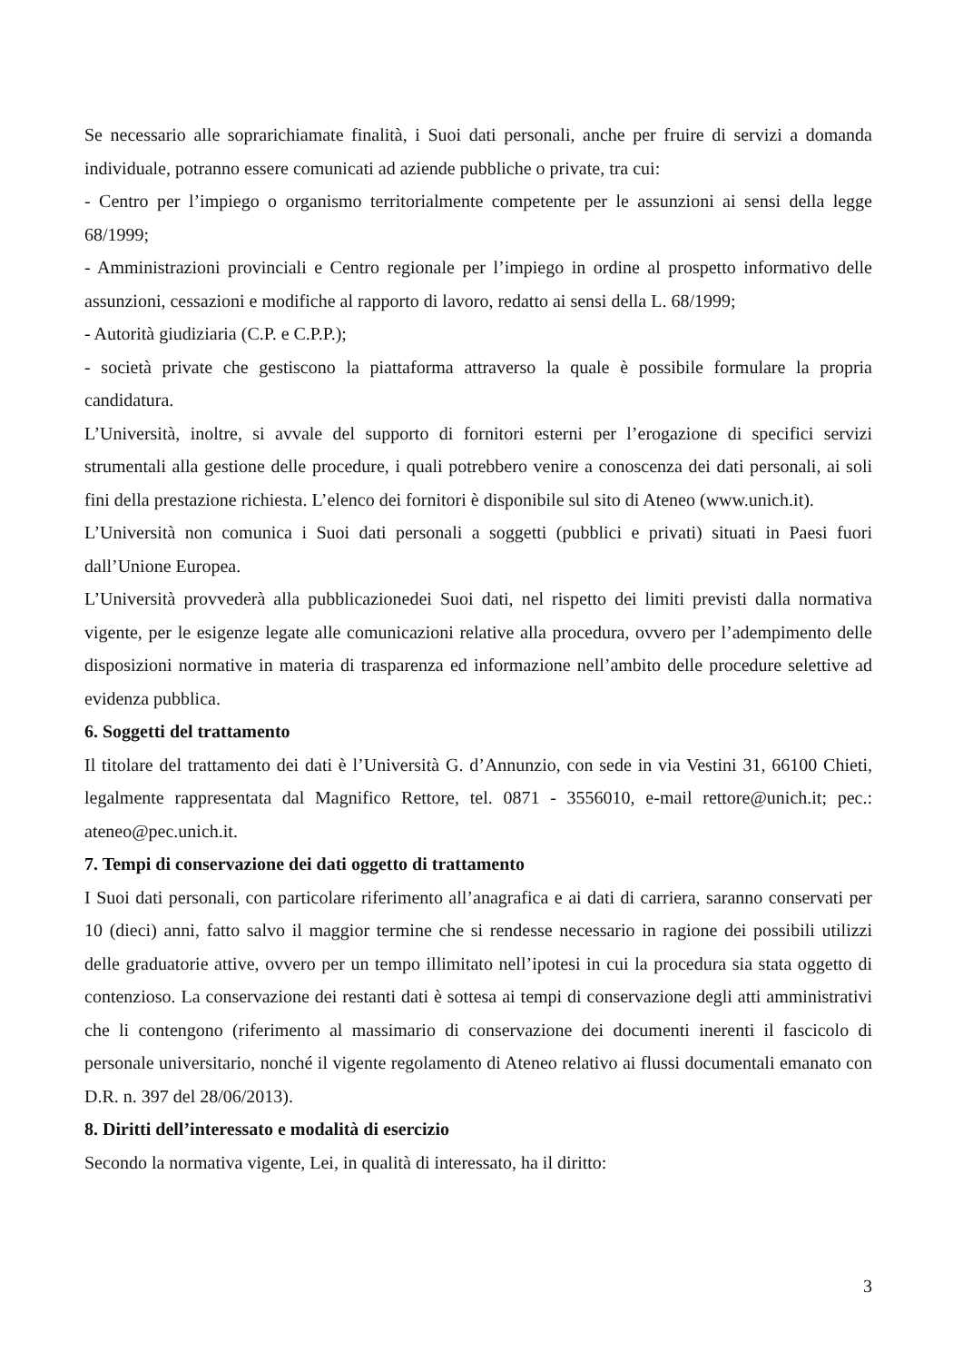Se necessario alle soprarichiamate finalità, i Suoi dati personali, anche per fruire di servizi a domanda individuale, potranno essere comunicati ad aziende pubbliche o private, tra cui:
- Centro per l’impiego o organismo territorialmente competente per le assunzioni ai sensi della legge 68/1999;
- Amministrazioni provinciali e Centro regionale per l’impiego in ordine al prospetto informativo delle assunzioni, cessazioni e modifiche al rapporto di lavoro, redatto ai sensi della L. 68/1999;
- Autorità giudiziaria (C.P. e C.P.P.);
- società private che gestiscono la piattaforma attraverso la quale è possibile formulare la propria candidatura.
L’Università, inoltre, si avvale del supporto di fornitori esterni per l’erogazione di specifici servizi strumentali alla gestione delle procedure, i quali potrebbero venire a conoscenza dei dati personali, ai soli fini della prestazione richiesta. L’elenco dei fornitori è disponibile sul sito di Ateneo (www.unich.it).
L’Università non comunica i Suoi dati personali a soggetti (pubblici e privati) situati in Paesi fuori dall’Unione Europea.
L’Università provvederà alla pubblicazionedei Suoi dati, nel rispetto dei limiti previsti dalla normativa vigente, per le esigenze legate alle comunicazioni relative alla procedura, ovvero per l’adempimento delle disposizioni normative in materia di trasparenza ed informazione nell’ambito delle procedure selettive ad evidenza pubblica.
6. Soggetti del trattamento
Il titolare del trattamento dei dati è l’Università G. d’Annunzio, con sede in via Vestini 31, 66100 Chieti, legalmente rappresentata dal Magnifico Rettore, tel. 0871 - 3556010, e-mail rettore@unich.it; pec.: ateneo@pec.unich.it.
7. Tempi di conservazione dei dati oggetto di trattamento
I Suoi dati personali, con particolare riferimento all’anagrafica e ai dati di carriera, saranno conservati per 10 (dieci) anni, fatto salvo il maggior termine che si rendesse necessario in ragione dei possibili utilizzi delle graduatorie attive, ovvero per un tempo illimitato nell’ipotesi in cui la procedura sia stata oggetto di contenzioso. La conservazione dei restanti dati è sottesa ai tempi di conservazione degli atti amministrativi che li contengono (riferimento al massimario di conservazione dei documenti inerenti il fascicolo di personale universitario, nonché il vigente regolamento di Ateneo relativo ai flussi documentali emanato con D.R. n. 397 del 28/06/2013).
8. Diritti dell’interessato e modalità di esercizio
Secondo la normativa vigente, Lei, in qualità di interessato, ha il diritto:
3